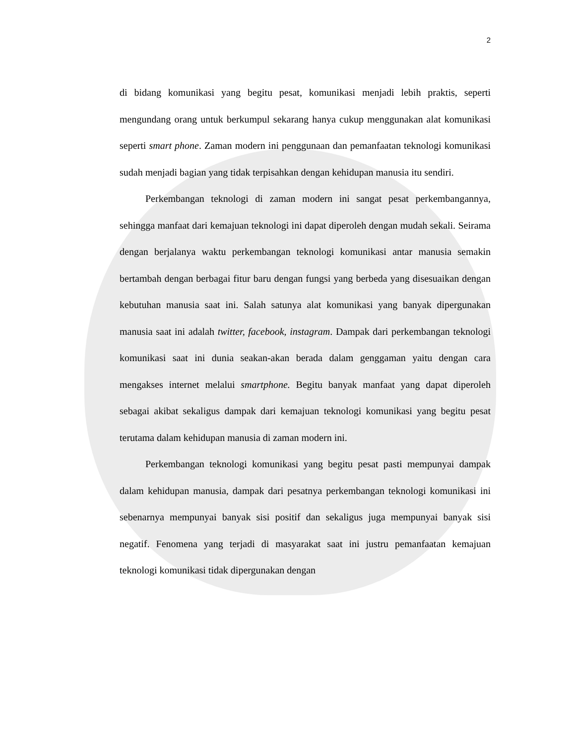2
di bidang komunikasi yang begitu pesat, komunikasi menjadi lebih praktis, seperti mengundang orang untuk berkumpul sekarang hanya cukup menggunakan alat komunikasi seperti smart phone. Zaman modern ini penggunaan dan pemanfaatan teknologi komunikasi sudah menjadi bagian yang tidak terpisahkan dengan kehidupan manusia itu sendiri.
Perkembangan teknologi di zaman modern ini sangat pesat perkembangannya, sehingga manfaat dari kemajuan teknologi ini dapat diperoleh dengan mudah sekali. Seirama dengan berjalanya waktu perkembangan teknologi komunikasi antar manusia semakin bertambah dengan berbagai fitur baru dengan fungsi yang berbeda yang disesuaikan dengan kebutuhan manusia saat ini. Salah satunya alat komunikasi yang banyak dipergunakan manusia saat ini adalah twitter, facebook, instagram. Dampak dari perkembangan teknologi komunikasi saat ini dunia seakan-akan berada dalam genggaman yaitu dengan cara mengakses internet melalui smartphone. Begitu banyak manfaat yang dapat diperoleh sebagai akibat sekaligus dampak dari kemajuan teknologi komunikasi yang begitu pesat terutama dalam kehidupan manusia di zaman modern ini.
Perkembangan teknologi komunikasi yang begitu pesat pasti mempunyai dampak dalam kehidupan manusia, dampak dari pesatnya perkembangan teknologi komunikasi ini sebenarnya mempunyai banyak sisi positif dan sekaligus juga mempunyai banyak sisi negatif. Fenomena yang terjadi di masyarakat saat ini justru pemanfaatan kemajuan teknologi komunikasi tidak dipergunakan dengan